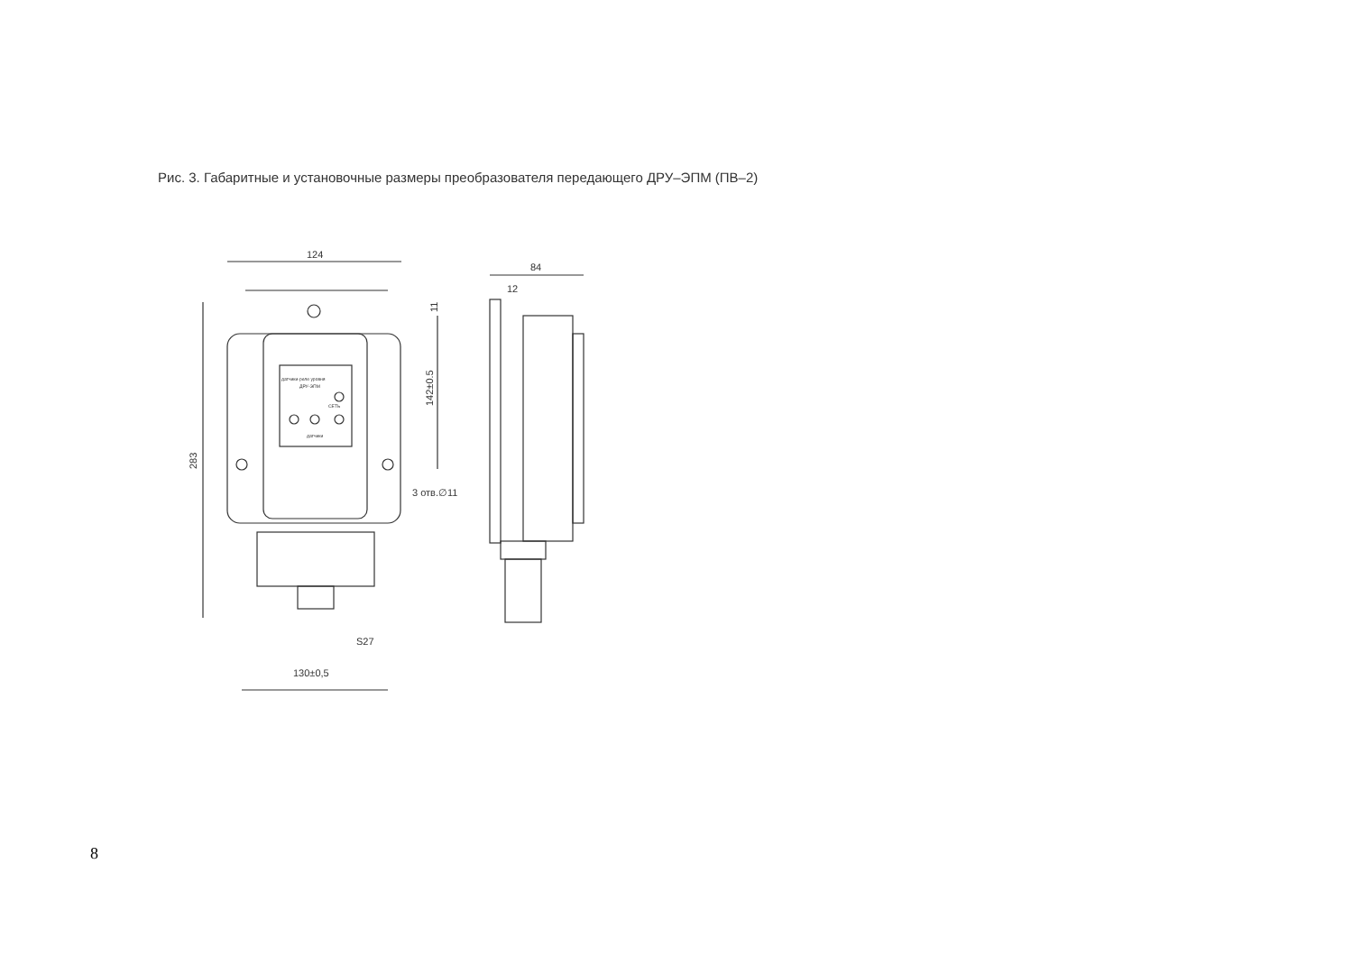Рис. 3. Габаритные и установочные размеры преобразователя передающего ДРУ–ЭПМ (ПВ–2)
124
283
датчики-реле уровня
ДРУ-ЭПМ
СЕТЬ
датчики
142±0.5
11
3 отв.∅11
S27
130±0,5
84
12
8